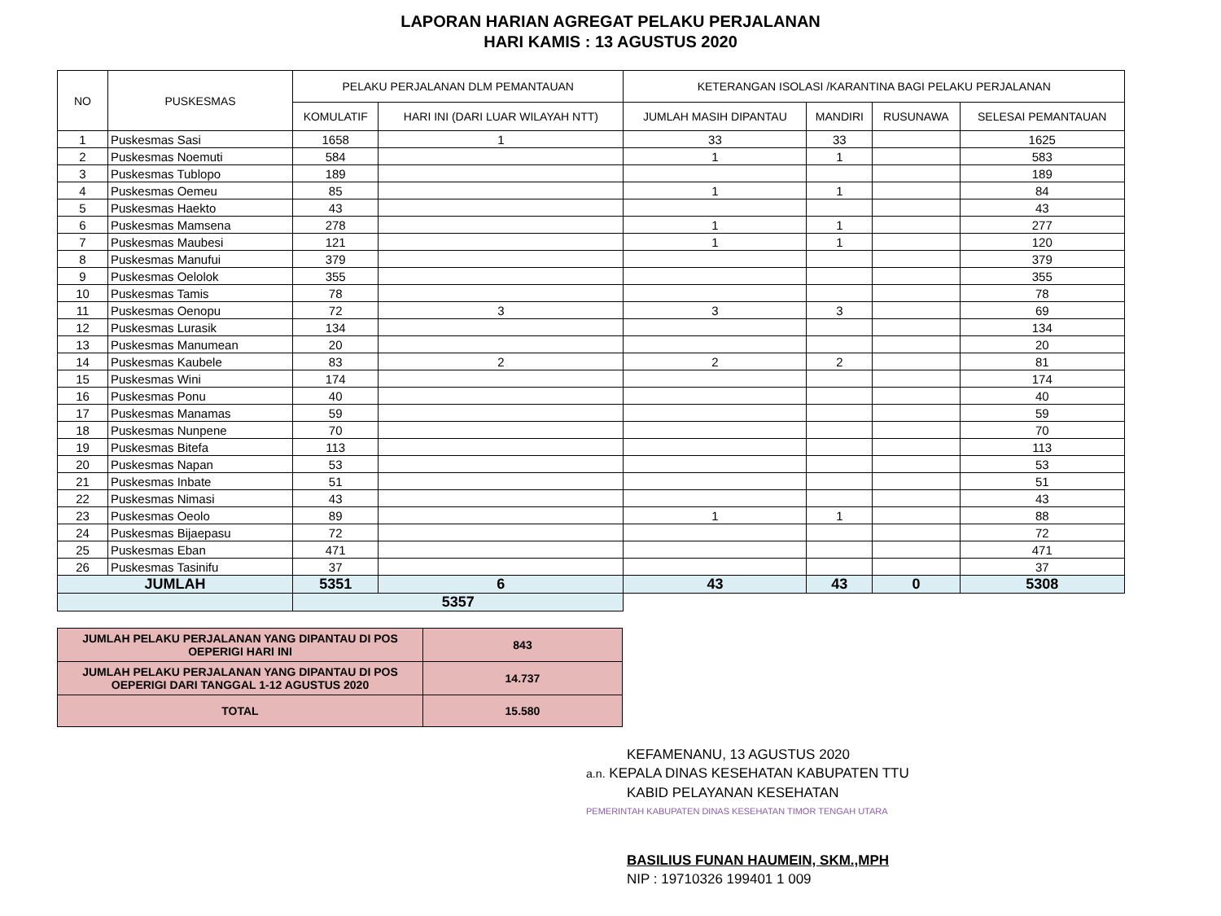LAPORAN HARIAN AGREGAT PELAKU PERJALANAN
HARI KAMIS : 13 AGUSTUS 2020
| NO | PUSKESMAS | PELAKU PERJALANAN DLM PEMANTAUAN | | KETERANGAN ISOLASI /KARANTINA BAGI PELAKU PERJALANAN | | | |
| --- | --- | --- | --- | --- | --- | --- | --- |
| | | KOMULATIF | HARI INI (DARI LUAR WILAYAH NTT) | JUMLAH MASIH DIPANTAU | MANDIRI | RUSUNAWA | SELESAI PEMANTAUAN |
| 1 | Puskesmas Sasi | 1658 | 1 | 33 | 33 | | 1625 |
| 2 | Puskesmas Noemuti | 584 | | 1 | 1 | | 583 |
| 3 | Puskesmas Tublopo | 189 | | | | | 189 |
| 4 | Puskesmas Oemeu | 85 | | 1 | 1 | | 84 |
| 5 | Puskesmas Haekto | 43 | | | | | 43 |
| 6 | Puskesmas Mamsena | 278 | | 1 | 1 | | 277 |
| 7 | Puskesmas Maubesi | 121 | | 1 | 1 | | 120 |
| 8 | Puskesmas Manufui | 379 | | | | | 379 |
| 9 | Puskesmas Oelolok | 355 | | | | | 355 |
| 10 | Puskesmas Tamis | 78 | | | | | 78 |
| 11 | Puskesmas Oenopu | 72 | 3 | 3 | 3 | | 69 |
| 12 | Puskesmas Lurasik | 134 | | | | | 134 |
| 13 | Puskesmas Manumean | 20 | | | | | 20 |
| 14 | Puskesmas Kaubele | 83 | 2 | 2 | 2 | | 81 |
| 15 | Puskesmas Wini | 174 | | | | | 174 |
| 16 | Puskesmas Ponu | 40 | | | | | 40 |
| 17 | Puskesmas Manamas | 59 | | | | | 59 |
| 18 | Puskesmas Nunpene | 70 | | | | | 70 |
| 19 | Puskesmas Bitefa | 113 | | | | | 113 |
| 20 | Puskesmas Napan | 53 | | | | | 53 |
| 21 | Puskesmas Inbate | 51 | | | | | 51 |
| 22 | Puskesmas Nimasi | 43 | | | | | 43 |
| 23 | Puskesmas Oeolo | 89 | | 1 | 1 | | 88 |
| 24 | Puskesmas Bijaepasu | 72 | | | | | 72 |
| 25 | Puskesmas Eban | 471 | | | | | 471 |
| 26 | Puskesmas Tasinifu | 37 | | | | | 37 |
| JUMLAH | | 5351 | 6 | 43 | 43 | 0 | 5308 |
| | | 5357 | | | | | |
| JUMLAH PELAKU PERJALANAN YANG DIPANTAU DI POS OEPERIGI HARI INI | 843 |
| JUMLAH PELAKU PERJALANAN YANG DIPANTAU DI POS OEPERIGI DARI TANGGAL 1-12 AGUSTUS 2020 | 14.737 |
| TOTAL | 15.580 |
KEFAMENANU, 13 AGUSTUS 2020
a.n. KEPALA DINAS KESEHATAN KABUPATEN TTU
KABID PELAYANAN KESEHATAN
PEMERINTAH KABUPATEN DINAS KESEHATAN TIMOR TENGAH UTARA
BASILIUS FUNAN HAUMEIN, SKM.,MPH
NIP : 19710326 199401 1 009